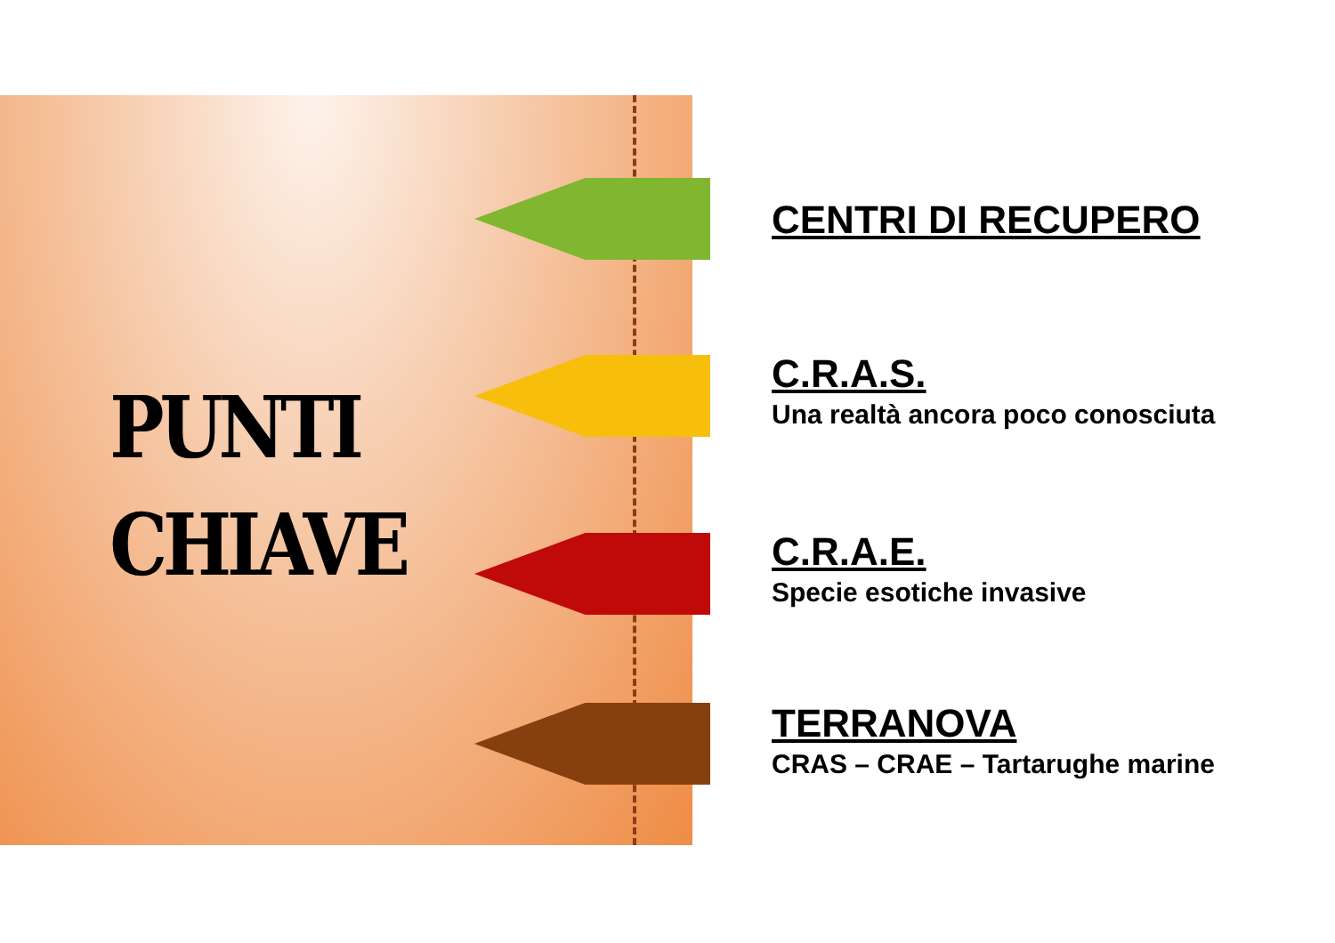PUNTI
CHIAVE
CENTRI DI RECUPERO
C.R.A.S.
Una realtà ancora poco conosciuta
C.R.A.E.
Specie esotiche invasive
TERRANOVA
CRAS – CRAE – Tartarughe marine